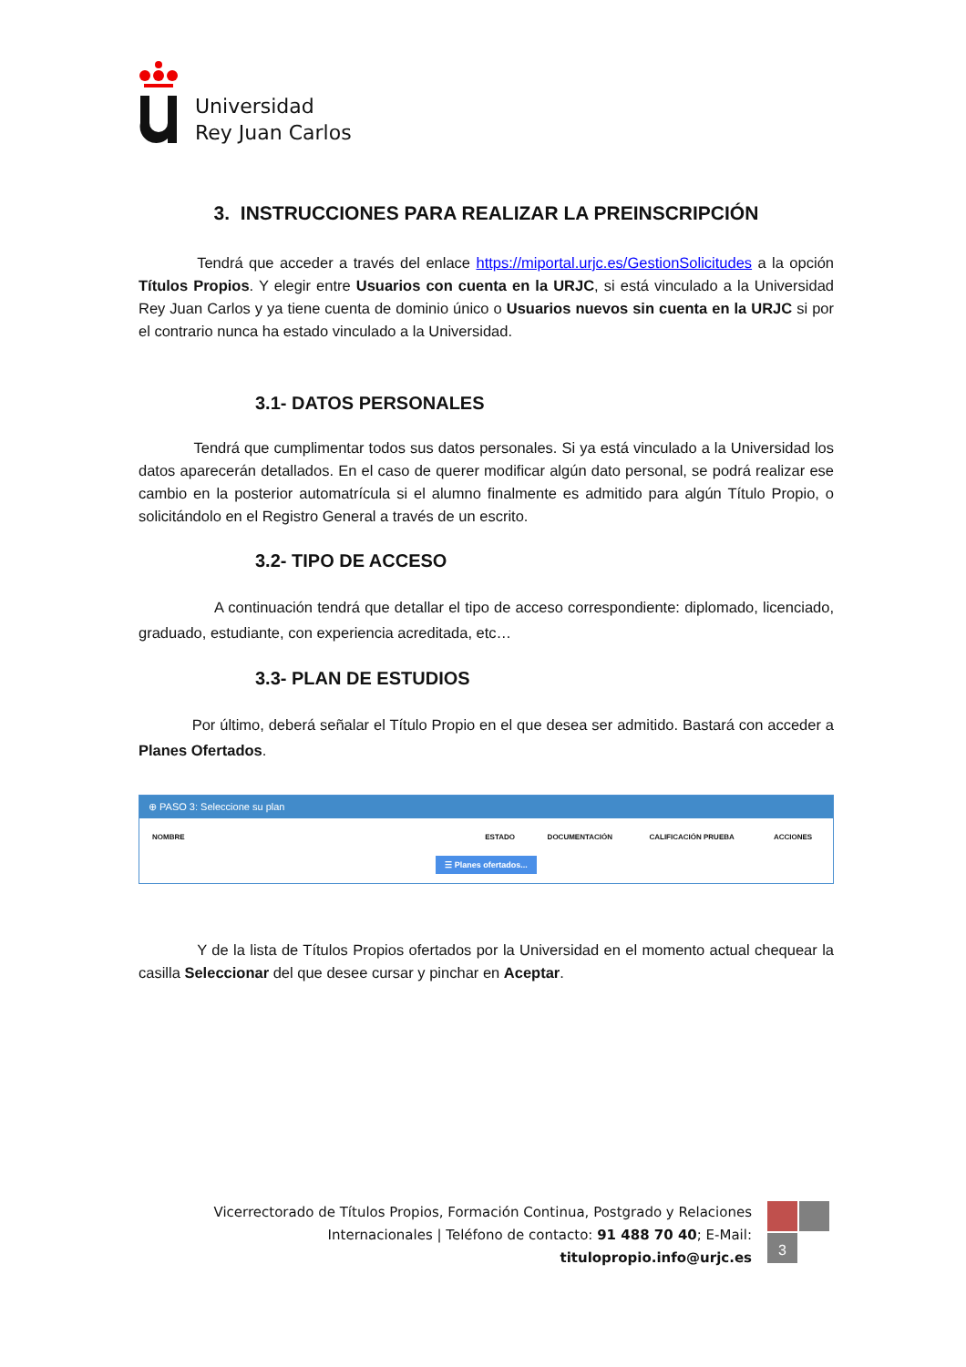Universidad
Rey Juan Carlos
3. INSTRUCCIONES PARA REALIZAR LA PREINSCRIPCIÓN
Tendrá que acceder a través del enlace https://miportal.urjc.es/GestionSolicitudes a la opción Títulos Propios. Y elegir entre Usuarios con cuenta en la URJC, si está vinculado a la Universidad Rey Juan Carlos y ya tiene cuenta de dominio único o Usuarios nuevos sin cuenta en la URJC si por el contrario nunca ha estado vinculado a la Universidad.
3.1- DATOS PERSONALES
Tendrá que cumplimentar todos sus datos personales. Si ya está vinculado a la Universidad los datos aparecerán detallados. En el caso de querer modificar algún dato personal, se podrá realizar ese cambio en la posterior automatrícula si el alumno finalmente es admitido para algún Título Propio, o solicitándolo en el Registro General a través de un escrito.
3.2- TIPO DE ACCESO
A continuación tendrá que detallar el tipo de acceso correspondiente: diplomado, licenciado, graduado, estudiante, con experiencia acreditada, etc…
3.3- PLAN DE ESTUDIOS
Por último, deberá señalar el Título Propio en el que desea ser admitido. Bastará con acceder a Planes Ofertados.
⊕ PASO 3: Seleccione su plan
| NOMBRE | ESTADO | DOCUMENTACIÓN | CALIFICACIÓN PRUEBA | ACCIONES |
| --- | --- | --- | --- | --- |
| ☰ Planes ofertados... | | | | |
Y de la lista de Títulos Propios ofertados por la Universidad en el momento actual chequear la casilla Seleccionar del que desee cursar y pinchar en Aceptar.
Vicerrectorado de Títulos Propios, Formación Continua, Postgrado y Relaciones Internacionales | Teléfono de contacto: 91 488 70 40; E-Mail: titulopropio.info@urjc.es
3